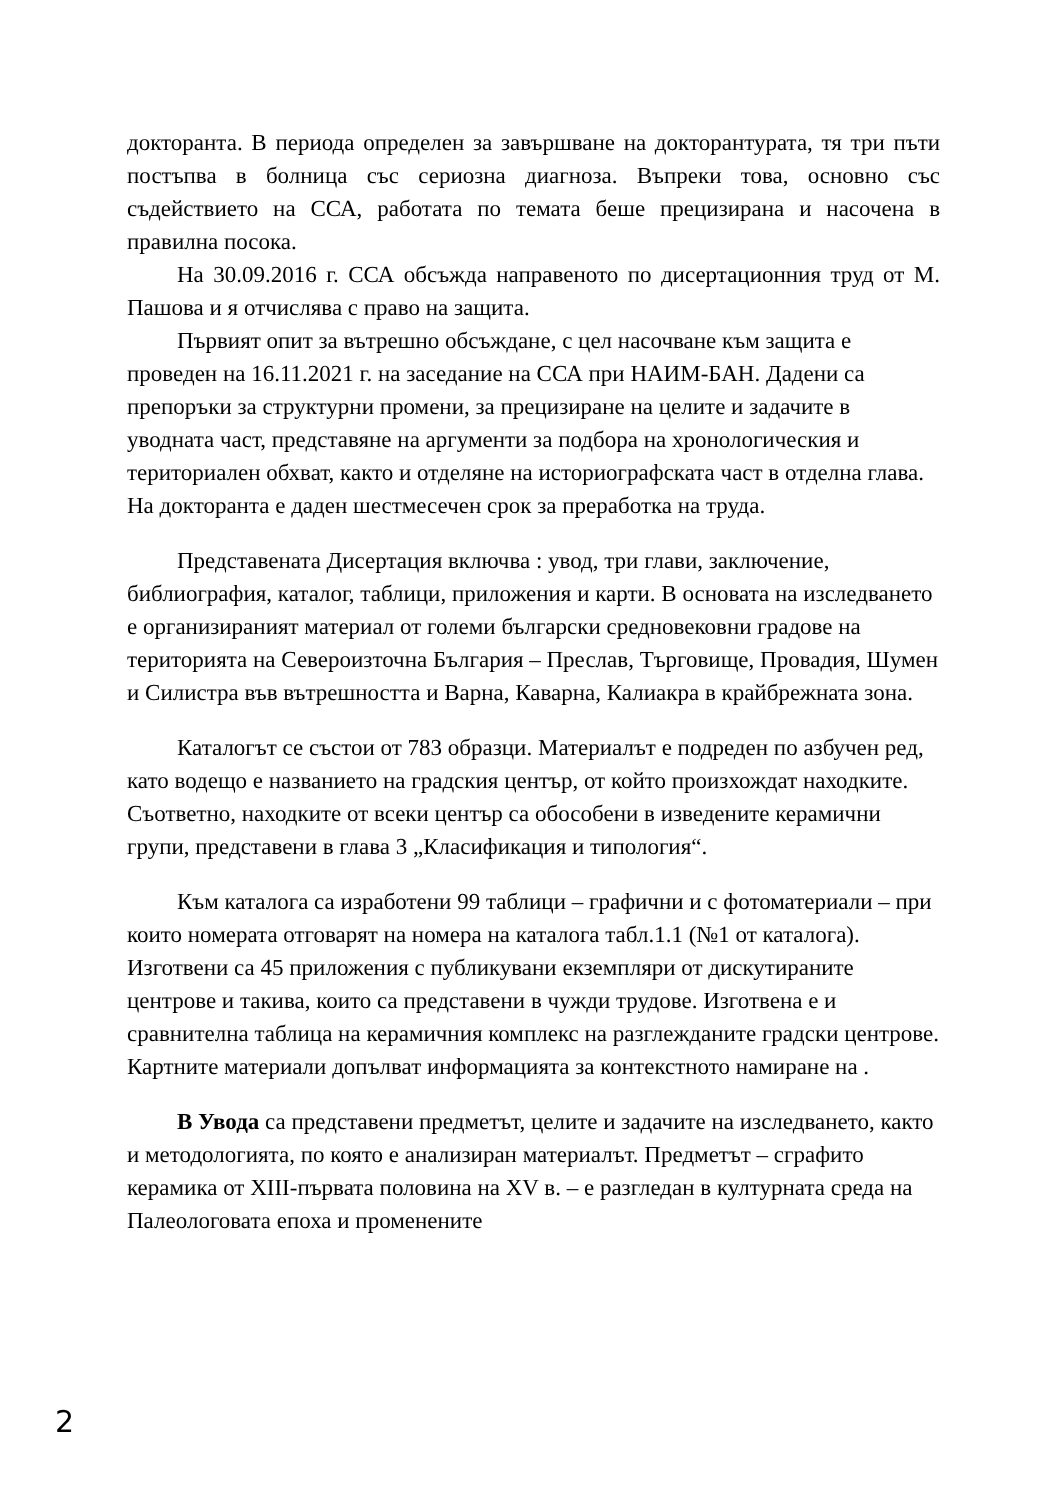докторанта. В периода определен за завършване на докторантурата, тя три пъти постъпва в болница със сериозна диагноза. Въпреки това, основно със съдействието на ССА, работата по темата беше прецизирана и насочена в правилна посока.
На 30.09.2016 г. ССА обсъжда направеното по дисертационния труд от М. Пашова и я отчислява с право на защита.
Първият опит за вътрешно обсъждане, с цел насочване към защита е проведен на 16.11.2021 г. на заседание на ССА при НАИМ-БАН. Дадени са препоръки за структурни промени, за прецизиране на целите и задачите в уводната част, представяне на аргументи за подбора на хронологическия и териториален обхват, както и отделяне на историографската част в отделна глава. На докторанта е даден шестмесечен срок за преработка на труда.
Представената Дисертация включва : увод, три глави, заключение, библиография, каталог, таблици, приложения и карти. В основата на изследването е организираният материал от големи български средновековни градове на територията на Североизточна България – Преслав, Търговище, Провадия, Шумен и Силистра във вътрешността и Варна, Каварна, Калиакра в крайбрежната зона.
Каталогът се състои от 783 образци. Материалът е подреден по азбучен ред, като водещо е названието на градския център, от който произхождат находките. Съответно, находките от всеки център са обособени в изведените керамични групи, представени в глава 3 „Класификация и типология“.
Към каталога са изработени 99 таблици – графични и с фотоматериали – при които номерата отговарят на номера на каталога табл.1.1 (№1 от каталога). Изготвени са 45 приложения с публикувани екземпляри от дискутираните центрове и такива, които са представени в чужди трудове. Изготвена е и сравнителна таблица на керамичния комплекс на разглежданите градски центрове. Картните материали допълват информацията за контекстното намиране на .
В Увода са представени предметът, целите и задачите на изследването, както и методологията, по която е анализиран материалът. Предметът – сграфито керамика от XIII-първата половина на XV в. – е разгледан в културната среда на Палеологовата епоха и променените
2